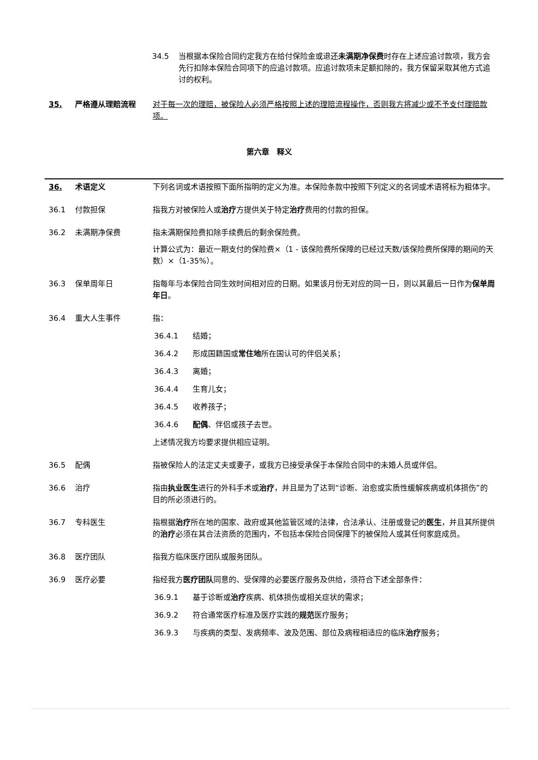34.5 当根据本保险合同约定我方在给付保险金或退还未满期净保费时存在上述应追讨款项，我方会先行扣除本保险合同项下的应追讨款项。应追讨款项未足额扣除的，我方保留采取其他方式追讨的权利。
35. 严格遵从理赔流程 对于每一次的理赔，被保险人必须严格按照上述的理赔流程操作，否则我方将减少或不予支付理赔款项。
第六章　释义
36. 术语定义 下列名词或术语按照下面所指明的定义为准。本保险条款中按照下列定义的名词或术语将标为粗体字。
36.1 付款担保 指我方对被保险人或治疗方提供关于特定治疗费用的付款的担保。
36.2 未满期净保费 指未满期保险费扣除手续费后的剩余保险费。
计算公式为：最近一期支付的保险费×（1 - 该保险费所保障的已经过天数/该保险费所保障的期间的天数）×（1-35%）。
36.3 保单周年日 指每年与本保险合同生效时间相对应的日期。如果该月份无对应的同一日，则以其最后一日作为保单周年日。
36.4 重大人生事件 指：
36.4.1 结婚；
36.4.2 形成国籍国或常住地所在国认可的伴侣关系；
36.4.3 离婚；
36.4.4 生育儿女；
36.4.5 收养孩子；
36.4.6 配偶、伴侣或孩子去世。
上述情况我方均要求提供相应证明。
36.5 配偶 指被保险人的法定丈夫或妻子，或我方已接受承保于本保险合同中的未婚人员或伴侣。
36.6 治疗 指由执业医生进行的外科手术或治疗，并且是为了达到“诊断、治愈或实质性缓解疾病或机体损伤”的目的所必须进行的。
36.7 专科医生 指根据治疗所在地的国家、政府或其他监管区域的法律，合法承认、注册或登记的医生，并且其所提供的治疗必须在其合法资质的范围内，不包括本保险合同保障下的被保险人或其任何家庭成员。
36.8 医疗团队 指我方临床医疗团队或服务团队。
36.9 医疗必要 指经我方医疗团队同意的、受保障的必要医疗服务及供给，须符合下述全部条件：
36.9.1 基于诊断或治疗疾病、机体损伤或相关症状的需求；
36.9.2 符合通常医疗标准及医疗实践的规范医疗服务；
36.9.3 与疾病的类型、发病频率、波及范围、部位及病程相适应的临床治疗服务；